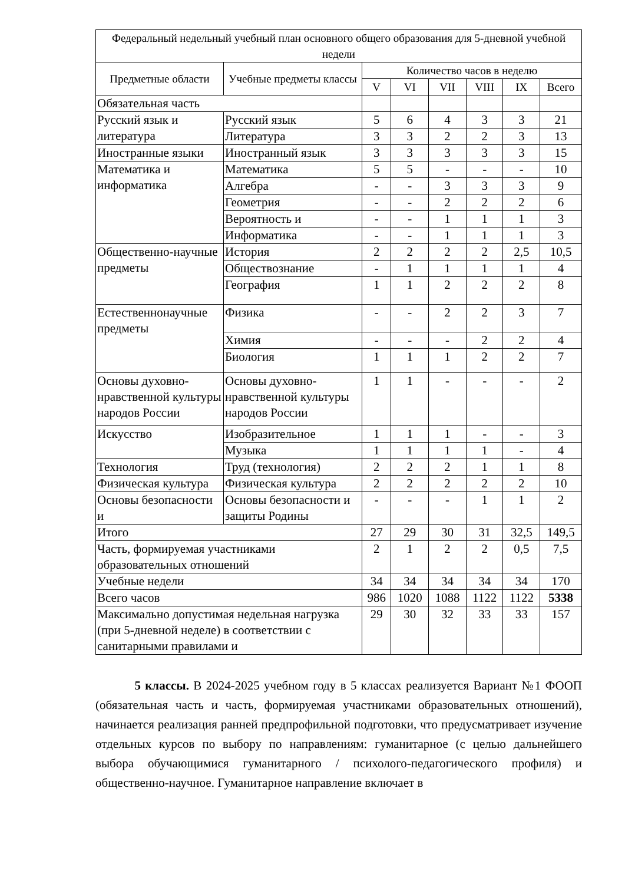| Федеральный недельный учебный план основного общего образования для 5-дневной учебной недели | | | | | | | |
| --- | --- | --- | --- | --- | --- | --- | --- |
| Предметные области | Учебные предметы классы | Количество часов в неделю | | | | | |
| | | V | VI | VII | VIII | IX | Всего |
| Обязательная часть | | | | | | | |
| Русский язык и литература | Русский язык | 5 | 6 | 4 | 3 | 3 | 21 |
| | Литература | 3 | 3 | 2 | 2 | 3 | 13 |
| Иностранные языки | Иностранный язык | 3 | 3 | 3 | 3 | 3 | 15 |
| Математика и информатика | Математика | 5 | 5 | - | - | - | 10 |
| | Алгебра | - | - | 3 | 3 | 3 | 9 |
| | Геометрия | - | - | 2 | 2 | 2 | 6 |
| | Вероятность и | - | - | 1 | 1 | 1 | 3 |
| | Информатика | - | - | 1 | 1 | 1 | 3 |
| Общественно-научные предметы | История | 2 | 2 | 2 | 2 | 2,5 | 10,5 |
| | Обществознание | - | 1 | 1 | 1 | 1 | 4 |
| | География | 1 | 1 | 2 | 2 | 2 | 8 |
| Естественнонаучные предметы | Физика | - | - | 2 | 2 | 3 | 7 |
| | Химия | - | - | - | 2 | 2 | 4 |
| | Биология | 1 | 1 | 1 | 2 | 2 | 7 |
| Основы духовно-нравственной культуры народов России | Основы духовно-нравственной культуры народов России | 1 | 1 | - | - | - | 2 |
| Искусство | Изобразительное | 1 | 1 | 1 | - | - | 3 |
| | Музыка | 1 | 1 | 1 | 1 | - | 4 |
| Технология | Труд (технология) | 2 | 2 | 2 | 1 | 1 | 8 |
| Физическая культура | Физическая культура | 2 | 2 | 2 | 2 | 2 | 10 |
| Основы безопасности и | Основы безопасности и защиты Родины | - | - | - | 1 | 1 | 2 |
| Итого | | 27 | 29 | 30 | 31 | 32,5 | 149,5 |
| Часть, формируемая участниками образовательных отношений | | 2 | 1 | 2 | 2 | 0,5 | 7,5 |
| Учебные недели | | 34 | 34 | 34 | 34 | 34 | 170 |
| Всего часов | | 986 | 1020 | 1088 | 1122 | 1122 | 5338 |
| Максимально допустимая недельная нагрузка (при 5-дневной неделе) в соответствии с санитарными правилами и | | 29 | 30 | 32 | 33 | 33 | 157 |
5 классы. В 2024-2025 учебном году в 5 классах реализуется Вариант №1 ФООП (обязательная часть и часть, формируемая участниками образовательных отношений), начинается реализация ранней предпрофильной подготовки, что предусматривает изучение отдельных курсов по выбору по направлениям: гуманитарное (с целью дальнейшего выбора обучающимися гуманитарного / психолого-педагогического профиля) и общественно-научное. Гуманитарное направление включает в